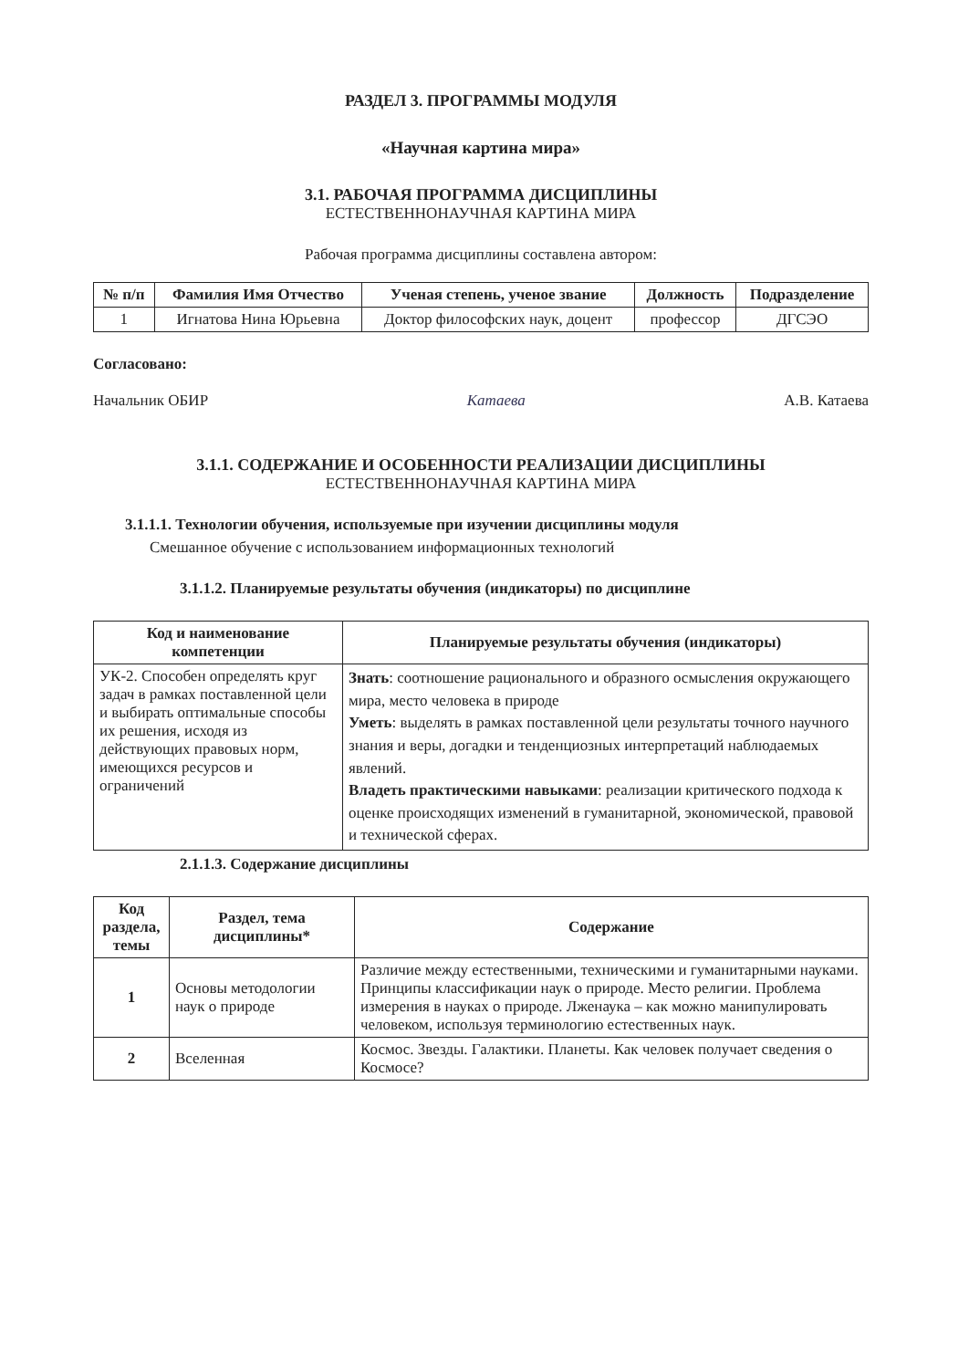РАЗДЕЛ 3. ПРОГРАММЫ МОДУЛЯ
«Научная картина мира»
3.1. РАБОЧАЯ ПРОГРАММА ДИСЦИПЛИНЫ
ЕСТЕСТВЕННОНАУЧНАЯ КАРТИНА МИРА
Рабочая программа дисциплины составлена автором:
| № п/п | Фамилия Имя Отчество | Ученая степень, ученое звание | Должность | Подразделение |
| --- | --- | --- | --- | --- |
| 1 | Игнатова Нина Юрьевна | Доктор философских наук, доцент | профессор | ДГСЭО |
Согласовано:
Начальник ОБИР Катаева А.В. Катаева
3.1.1. СОДЕРЖАНИЕ И ОСОБЕННОСТИ РЕАЛИЗАЦИИ ДИСЦИПЛИНЫ
ЕСТЕСТВЕННОНАУЧНАЯ КАРТИНА МИРА
3.1.1.1. Технологии обучения, используемые при изучении дисциплины модуля
Смешанное обучение с использованием информационных технологий
3.1.1.2. Планируемые результаты обучения (индикаторы) по дисциплине
| Код и наименование компетенции | Планируемые результаты обучения (индикаторы) |
| --- | --- |
| УК-2. Способен определять круг задач в рамках поставленной цели и выбирать оптимальные способы их решения, исходя из действующих правовых норм, имеющихся ресурсов и ограничений | Знать : соотношение рационального и образного осмысления окружающего мира, место человека в природе Уметь : выделять в рамках поставленной цели результаты точного научного знания и веры, догадки и тенденциозных интерпретаций наблюдаемых явлений. Владеть практическими навыками : реализации критического подхода к оценке происходящих изменений в гуманитарной, экономической, правовой и технической сферах. |
2.1.1.3. Содержание дисциплины
| Код раздела, темы | Раздел, тема дисциплины* | Содержание |
| --- | --- | --- |
| 1 | Основы методологии наук о природе | Различие между естественными, техническими и гуманитарными науками. Принципы классификации наук о природе. Место религии. Проблема измерения в науках о природе. Лженаука – как можно манипулировать человеком, используя терминологию естественных наук. |
| 2 | Вселенная | Космос. Звезды. Галактики. Планеты. Как человек получает сведения о Космосе? |